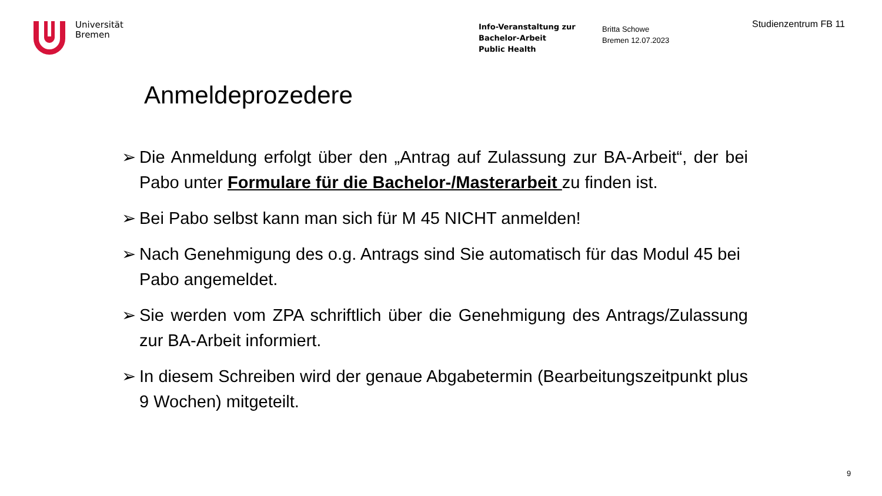Universität
Bremen
Info-Veranstaltung zur
Bachelor-Arbeit
Public Health
Britta Schowe
Bremen 12.07.2023
Studienzentrum FB 11
Anmeldeprozedere
➢ Die Anmeldung erfolgt über den „Antrag auf Zulassung zur BA-Arbeit“, der bei Pabo unter Formulare für die Bachelor-/Masterarbeit zu finden ist.
➢ Bei Pabo selbst kann man sich für M 45 NICHT anmelden!
➢ Nach Genehmigung des o.g. Antrags sind Sie automatisch für das Modul 45 bei Pabo angemeldet.
➢ Sie werden vom ZPA schriftlich über die Genehmigung des Antrags/Zulassung zur BA-Arbeit informiert.
➢ In diesem Schreiben wird der genaue Abgabetermin (Bearbeitungszeitpunkt plus 9 Wochen) mitgeteilt.
9